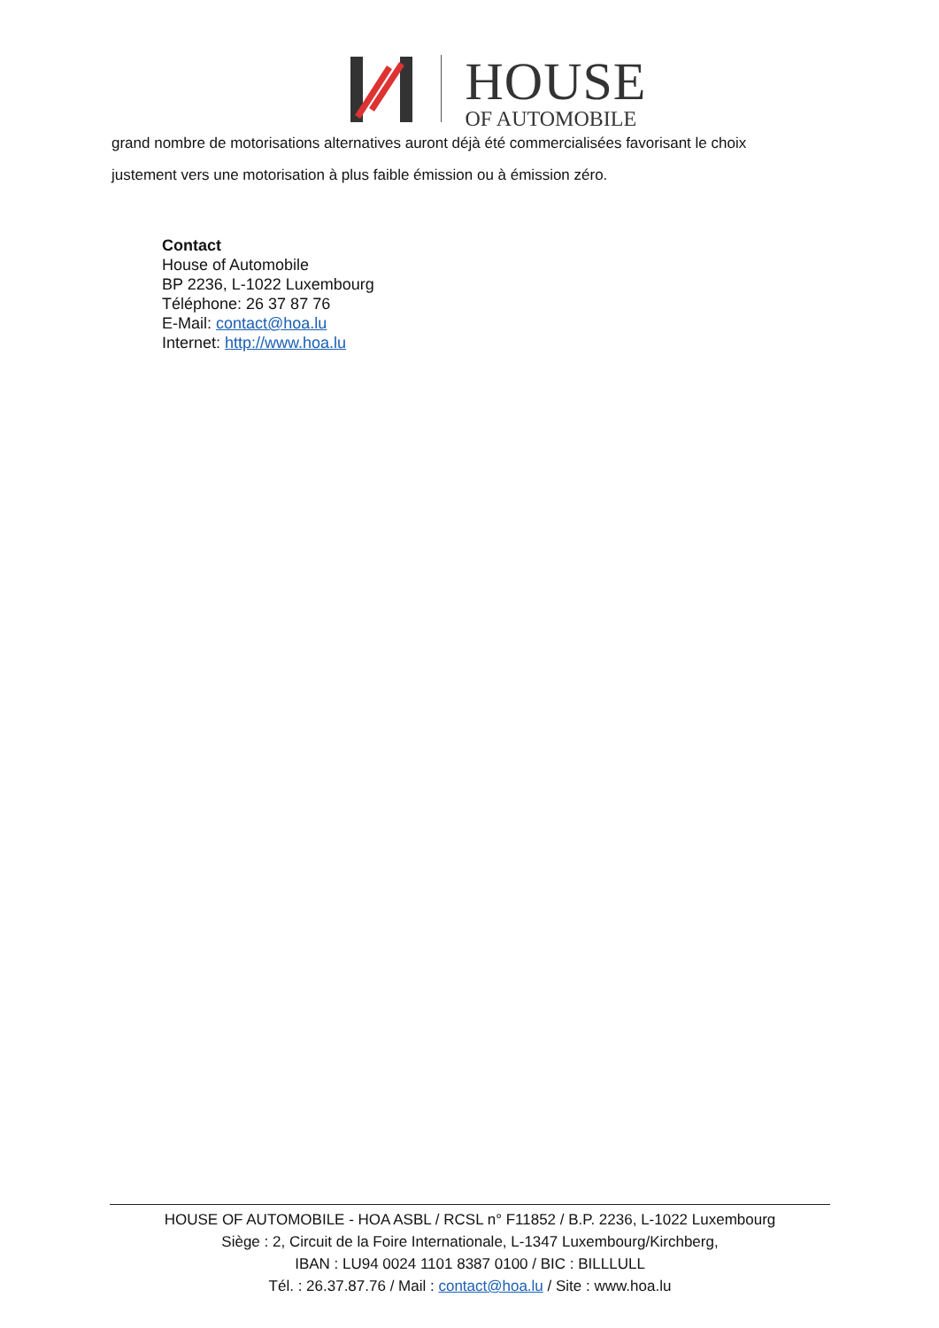HOUSE
OF AUTOMOBILE
grand nombre de motorisations alternatives auront déjà été commercialisées favorisant le choix
justement vers une motorisation à plus faible émission ou à émission zéro.
Contact
House of Automobile
BP 2236, L-1022 Luxembourg
Téléphone: 26 37 87 76
E-Mail: contact@hoa.lu
Internet: http://www.hoa.lu
HOUSE OF AUTOMOBILE - HOA ASBL / RCSL n° F11852 / B.P. 2236, L-1022 Luxembourg
Siège : 2, Circuit de la Foire Internationale, L-1347 Luxembourg/Kirchberg,
IBAN : LU94 0024 1101 8387 0100 / BIC : BILLLULL
Tél. : 26.37.87.76 / Mail : contact@hoa.lu / Site : www.hoa.lu